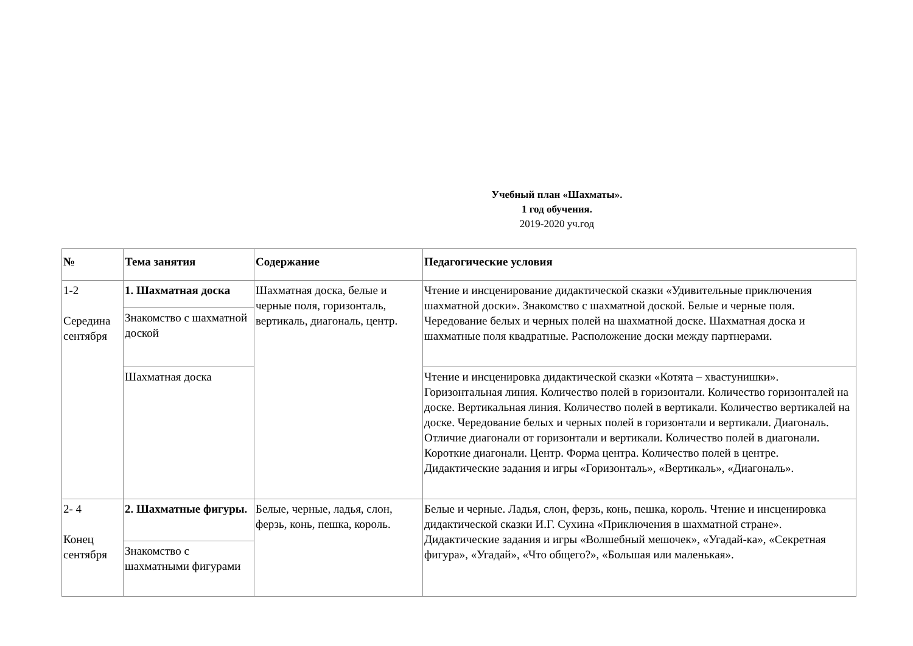Учебный план «Шахматы».
1 год обучения.
2019-2020 уч.год
| № | Тема занятия | Содержание | Педагогические условия |
| --- | --- | --- | --- |
| 1-2 Середина сентября | 1. Шахматная доска | Шахматная доска, белые и черные поля, горизонталь, вертикаль, диагональ, центр. | Чтение и инсценирование дидактической сказки «Удивительные приключения шахматной доски». Знакомство с шахматной доской. Белые и черные поля. Чередование белых и черных полей на шахматной доске. Шахматная доска и шахматные поля квадратные. Расположение доски между партнерами. |
| | Знакомство с шахматной доской | | |
| | Шахматная доска | | Чтение и инсценировка дидактической сказки «Котята – хвастунишки». Горизонтальная линия. Количество полей в горизонтали. Количество горизонталей на доске. Вертикальная линия. Количество полей в вертикали. Количество вертикалей на доске. Чередование белых и черных полей в горизонтали и вертикали. Диагональ. Отличие диагонали от горизонтали и вертикали. Количество полей в диагонали. Короткие диагонали. Центр. Форма центра. Количество полей в центре. Дидактические задания и игры «Горизонталь», «Вертикаль», «Диагональ». |
| 2- 4 Конец сентября | 2. Шахматные фигуры. | Белые, черные, ладья, слон, ферзь, конь, пешка, король. | Белые и черные. Ладья, слон, ферзь, конь, пешка, король. Чтение и инсценировка дидактической сказки И.Г. Сухина «Приключения в шахматной стране». Дидактические задания и игры «Волшебный мешочек», «Угадай-ка», «Секретная фигура», «Угадай», «Что общего?», «Большая или маленькая». |
| | Знакомство с шахматными фигурами | | |